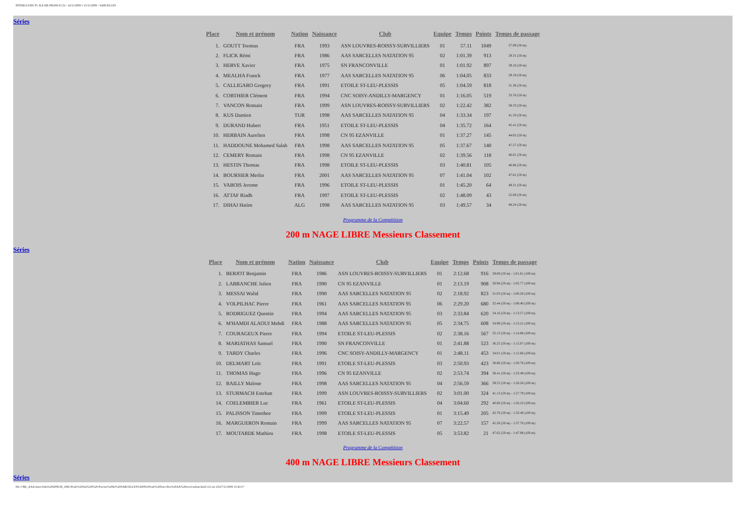INTERCLUBS TC ILE-DE-FRANCE (3) - 14/11/2009 ¤ 15/11/2009 - SARCELLES
Séries
| Place | Nom et prénom | Nation | Naissance | Club | Equipe | Temps | Points | Temps de passage |
| --- | --- | --- | --- | --- | --- | --- | --- | --- |
| 1. | GOUTT Toomas | FRA | 1993 | ASN LOUVRES-ROISSY-SURVILLIERS | 01 | 57.11 | 1049 | 27.09 (50 m) |
| 2. | FLICK Rémi | FRA | 1986 | AAS SARCELLES NATATION 95 | 02 | 1:01.39 | 913 | 29.31 (50 m) |
| 3. | HERVE Xavier | FRA | 1975 | SN FRANCONVILLE | 01 | 1:01.92 | 897 | 29.16 (50 m) |
| 4. | MEALHA Franck | FRA | 1977 | AAS SARCELLES NATATION 95 | 06 | 1:04.05 | 833 | 29.19 (50 m) |
| 5. | CALLIGARO Gregory | FRA | 1991 | ETOILE ST-LEU-PLESSIS | 05 | 1:04.59 | 818 | 31.36 (50 m) |
| 6. | CORTHIER Clément | FRA | 1994 | CNC SOISY-ANDILLY-MARGENCY | 01 | 1:16.05 | 519 | 33.76 (50 m) |
| 7. | VANCON Romain | FRA | 1999 | ASN LOUVRES-ROISSY-SURVILLIERS | 02 | 1:22.42 | 382 | 38.33 (50 m) |
| 8. | KUS Damien | TUR | 1998 | AAS SARCELLES NATATION 95 | 04 | 1:33.34 | 197 | 41.50 (50 m) |
| 9. | DURAND Hubert | FRA | 1951 | ETOILE ST-LEU-PLESSIS | 04 | 1:35.72 | 164 | 45.41 (50 m) |
| 10. | HERBAIN Aurelien | FRA | 1998 | CN 95 EZANVILLE | 01 | 1:37.27 | 145 | 44.02 (50 m) |
| 11. | HADDOUNE Mohamed Salah | FRA | 1998 | AAS SARCELLES NATATION 95 | 05 | 1:37.67 | 140 | 47.57 (50 m) |
| 12. | CEMERY Romain | FRA | 1998 | CN 95 EZANVILLE | 02 | 1:39.56 | 118 | 46.01 (50 m) |
| 13. | HESTIN Thomas | FRA | 1998 | ETOILE ST-LEU-PLESSIS | 03 | 1:40.81 | 105 | 46.86 (50 m) |
| 14. | BOURSIER Merlin | FRA | 2001 | AAS SARCELLES NATATION 95 | 07 | 1:41.04 | 102 | 47.81 (50 m) |
| 15. | VABOIS Jerome | FRA | 1996 | ETOILE ST-LEU-PLESSIS | 01 | 1:45.20 | 64 | 49.31 (50 m) |
| 16. | ATTAF Riadh | FRA | 1997 | ETOILE ST-LEU-PLESSIS | 02 | 1:48.09 | 43 | 52.08 (50 m) |
| 17. | DIHAJ Hatim | ALG | 1998 | AAS SARCELLES NATATION 95 | 03 | 1:49.57 | 34 | 48.24 (50 m) |
Programme de la Compétition
200 m NAGE LIBRE Messieurs Classement
Séries
| Place | Nom et prénom | Nation | Naissance | Club | Equipe | Temps | Points | Temps de passage |
| --- | --- | --- | --- | --- | --- | --- | --- | --- |
| 1. | BERJOT Benjamin | FRA | 1986 | ASN LOUVRES-ROISSY-SURVILLIERS | 01 | 2:12.68 | 916 | 29.08 (50 m) - 1:01.81 (100 m) |
| 2. | LABRANCHE Julien | FRA | 1990 | CN 95 EZANVILLE | 01 | 2:13.19 | 908 | 28.94 (50 m) - 1:02.77 (100 m) |
| 3. | MESSAI Walid | FRA | 1990 | AAS SARCELLES NATATION 95 | 02 | 2:18.92 | 823 | 31.03 (50 m) - 1:06.26 (100 m) |
| 4. | VOLPILHAC Pierre | FRA | 1961 | AAS SARCELLES NATATION 95 | 06 | 2:29.20 | 680 | 32.44 (50 m) - 1:08.40 (100 m) |
| 5. | RODRIGUEZ Quentin | FRA | 1994 | AAS SARCELLES NATATION 95 | 03 | 2:33.84 | 620 | 34.16 (50 m) - 1:13.57 (100 m) |
| 6. | M'HAMDI ALAOUI Mehdi | FRA | 1988 | AAS SARCELLES NATATION 95 | 05 | 2:34.75 | 608 | 34.99 (50 m) - 1:13.21 (100 m) |
| 7. | COURAGEUX Pierre | FRA | 1994 | ETOILE ST-LEU-PLESSIS | 02 | 2:38.16 | 567 | 35.13 (50 m) - 1:14.88 (100 m) |
| 8. | MARIATHAS Samuel | FRA | 1990 | SN FRANCONVILLE | 01 | 2:41.88 | 523 | 36.25 (50 m) - 1:15.07 (100 m) |
| 9. | TARDY Charles | FRA | 1996 | CNC SOISY-ANDILLY-MARGENCY | 01 | 2:48.11 | 453 | 34.01 (50 m) - 1:15.66 (100 m) |
| 10. | DELMART Loïc | FRA | 1991 | ETOILE ST-LEU-PLESSIS | 03 | 2:50.93 | 423 | 38.86 (50 m) - 1:20.76 (100 m) |
| 11. | THOMAS Hugo | FRA | 1996 | CN 95 EZANVILLE | 02 | 2:53.74 | 394 | 38.41 (50 m) - 1:23.49 (100 m) |
| 12. | BAILLY Malone | FRA | 1998 | AAS SARCELLES NATATION 95 | 04 | 2:56.59 | 366 | 39.55 (50 m) - 1:26.26 (100 m) |
| 13. | STURMACH Esteban | FRA | 1999 | ASN LOUVRES-ROISSY-SURVILLIERS | 02 | 3:01.00 | 324 | 41.13 (50 m) - 1:27.79 (100 m) |
| 14. | COELEMBIER Luc | FRA | 1961 | ETOILE ST-LEU-PLESSIS | 04 | 3:04.60 | 292 | 40.60 (50 m) - 1:26.10 (100 m) |
| 15. | PALISSON Timothee | FRA | 1999 | ETOILE ST-LEU-PLESSIS | 01 | 3:15.49 | 205 | 42.76 (50 m) - 1:33.40 (100 m) |
| 16. | MARGUERON Romain | FRA | 1999 | AAS SARCELLES NATATION 95 | 07 | 3:22.57 | 157 | 45.20 (50 m) - 1:37.76 (100 m) |
| 17. | MOUTARDE Mathieu | FRA | 1998 | ETOILE ST-LEU-PLESSIS | 05 | 3:53.82 | 21 | 47.62 (50 m) - 1:47.08 (100 m) |
Programme de la Compétition
400 m NAGE LIBRE Messieurs Classement
Séries
file:///M|/_AAA-Interclubs%202009/28_1845-Poule%20AA%20%20-Piscine%20de%20SARCELLES%20(95)/Poule%20Sarcelles%20AA%20res/resultats.html (12 sur 23)17/11/2009 15:43:17